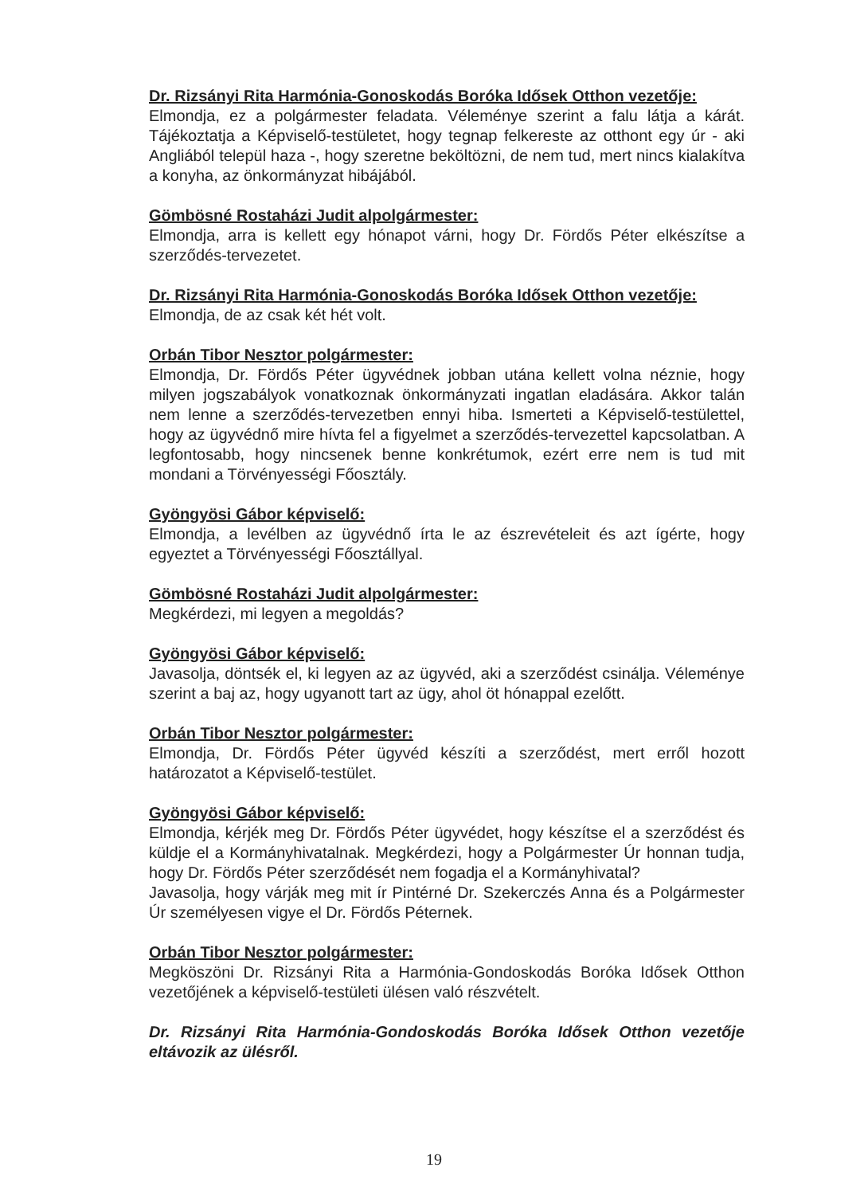Dr. Rizsányi Rita Harmónia-Gonoskodás Boróka Idősek Otthon vezetője:
Elmondja, ez a polgármester feladata. Véleménye szerint a falu látja a kárát. Tájékoztatja a Képviselő-testületet, hogy tegnap felkereste az otthont egy úr - aki Angliából települ haza -, hogy szeretne beköltözni, de nem tud, mert nincs kialakítva a konyha, az önkormányzat hibájából.
Gömbösné Rostaházi Judit alpolgármester:
Elmondja, arra is kellett egy hónapot várni, hogy Dr. Fördős Péter elkészítse a szerződés-tervezetet.
Dr. Rizsányi Rita Harmónia-Gonoskodás Boróka Idősek Otthon vezetője:
Elmondja, de az csak két hét volt.
Orbán Tibor Nesztor polgármester:
Elmondja, Dr. Fördős Péter ügyvédnek jobban utána kellett volna néznie, hogy milyen jogszabályok vonatkoznak önkormányzati ingatlan eladására. Akkor talán nem lenne a szerződés-tervezetben ennyi hiba. Ismerteti a Képviselő-testülettel, hogy az ügyvédnő mire hívta fel a figyelmet a szerződés-tervezettel kapcsolatban. A legfontosabb, hogy nincsenek benne konkrétumok, ezért erre nem is tud mit mondani a Törvényességi Főosztály.
Gyöngyösi Gábor képviselő:
Elmondja, a levélben az ügyvédnő írta le az észrevételeit és azt ígérte, hogy egyeztet a Törvényességi Főosztállyal.
Gömbösné Rostaházi Judit alpolgármester:
Megkérdezi, mi legyen a megoldás?
Gyöngyösi Gábor képviselő:
Javasolja, döntsék el, ki legyen az az ügyvéd, aki a szerződést csinálja. Véleménye szerint a baj az, hogy ugyanott tart az ügy, ahol öt hónappal ezelőtt.
Orbán Tibor Nesztor polgármester:
Elmondja, Dr. Fördős Péter ügyvéd készíti a szerződést, mert erről hozott határozatot a Képviselő-testület.
Gyöngyösi Gábor képviselő:
Elmondja, kérjék meg Dr. Fördős Péter ügyvédet, hogy készítse el a szerződést és küldje el a Kormányhivatalnak. Megkérdezi, hogy a Polgármester Úr honnan tudja, hogy Dr. Fördős Péter szerződését nem fogadja el a Kormányhivatal?
Javasolja, hogy várják meg mit ír Pintérné Dr. Szekerczés Anna és a Polgármester Úr személyesen vigye el Dr. Fördős Péternek.
Orbán Tibor Nesztor polgármester:
Megköszöni Dr. Rizsányi Rita a Harmónia-Gondoskodás Boróka Idősek Otthon vezetőjének a képviselő-testületi ülésen való részvételt.
Dr. Rizsányi Rita Harmónia-Gondoskodás Boróka Idősek Otthon vezetője eltávozik az ülésről.
19